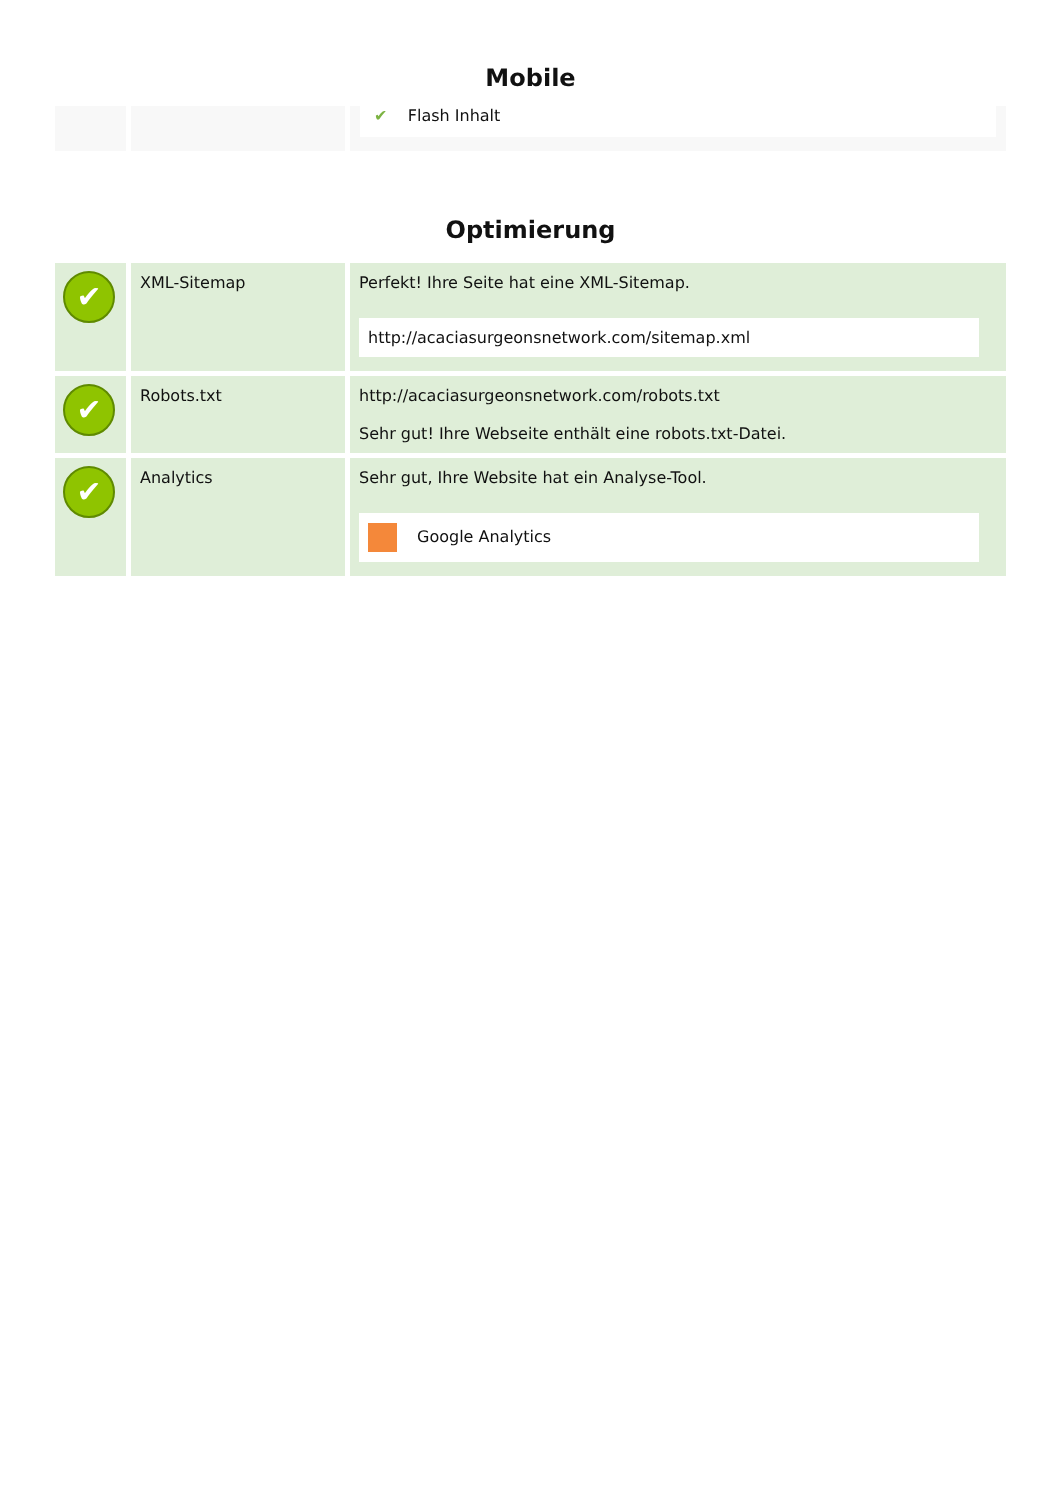Mobile
| | | ✔ Flash Inhalt |
Optimierung
| ✔ | XML-Sitemap | Perfekt! Ihre Seite hat eine XML-Sitemap. http://acaciasurgeonsnetwork.com/sitemap.xml |
| ✔ | Robots.txt | http://acaciasurgeonsnetwork.com/robots.txt Sehr gut! Ihre Webseite enthält eine robots.txt-Datei. |
| ✔ | Analytics | Sehr gut, Ihre Website hat ein Analyse-Tool. Google Analytics |